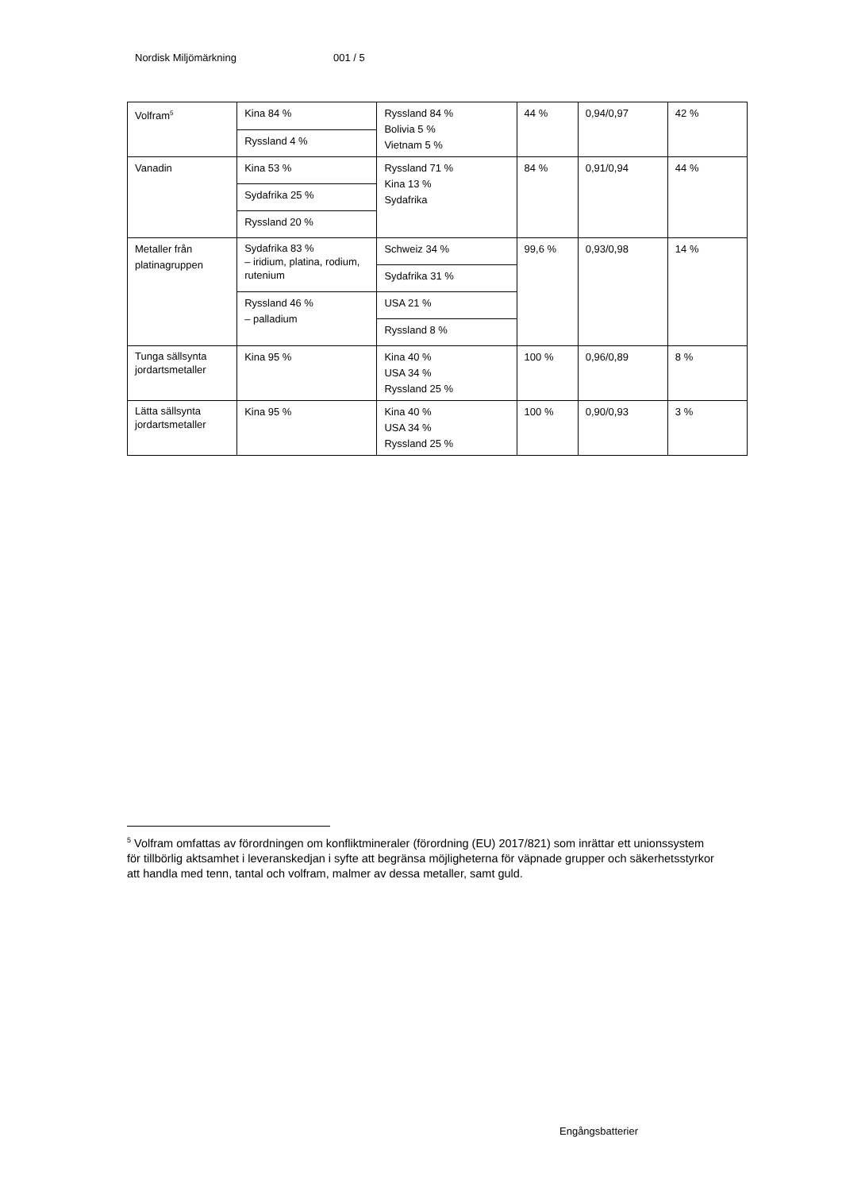Nordisk Miljömärkning 001 / 5
| Volfram<sup>5</sup> | Kina 84 % | Ryssland 84 % Bolivia 5 % Vietnam 5 % | 44 % | 0,94/0,97 | 42 % |
| | Ryssland 4 % | | | | |
| Vanadin | Kina 53 % | Ryssland 71 % Kina 13 % Sydafrika | 84 % | 0,91/0,94 | 44 % |
| | Sydafrika 25 % | | | | |
| | Ryssland 20 % | | | | |
| Metaller från platinagruppen | Sydafrika 83 % – iridium, platina, rodium, rutenium | Schweiz 34 % | 99,6 % | 0,93/0,98 | 14 % |
| | | Sydafrika 31 % | | | |
| | Ryssland 46 % – palladium | USA 21 % | | | |
| | | Ryssland 8 % | | | |
| Tunga sällsynta jordartsmetaller | Kina 95 % | Kina 40 % USA 34 % Ryssland 25 % | 100 % | 0,96/0,89 | 8 % |
| Lätta sällsynta jordartsmetaller | Kina 95 % | Kina 40 % USA 34 % Ryssland 25 % | 100 % | 0,90/0,93 | 3 % |
<sup>5</sup> Volfram omfattas av förordningen om konfliktmineraler (förordning (EU) 2017/821) som inrättar ett unionssystem för tillbörlig aktsamhet i leveranskedjan i syfte att begränsa möjligheterna för väpnade grupper och säkerhetsstyrkor att handla med tenn, tantal och volfram, malmer av dessa metaller, samt guld.
Engångsbatterier